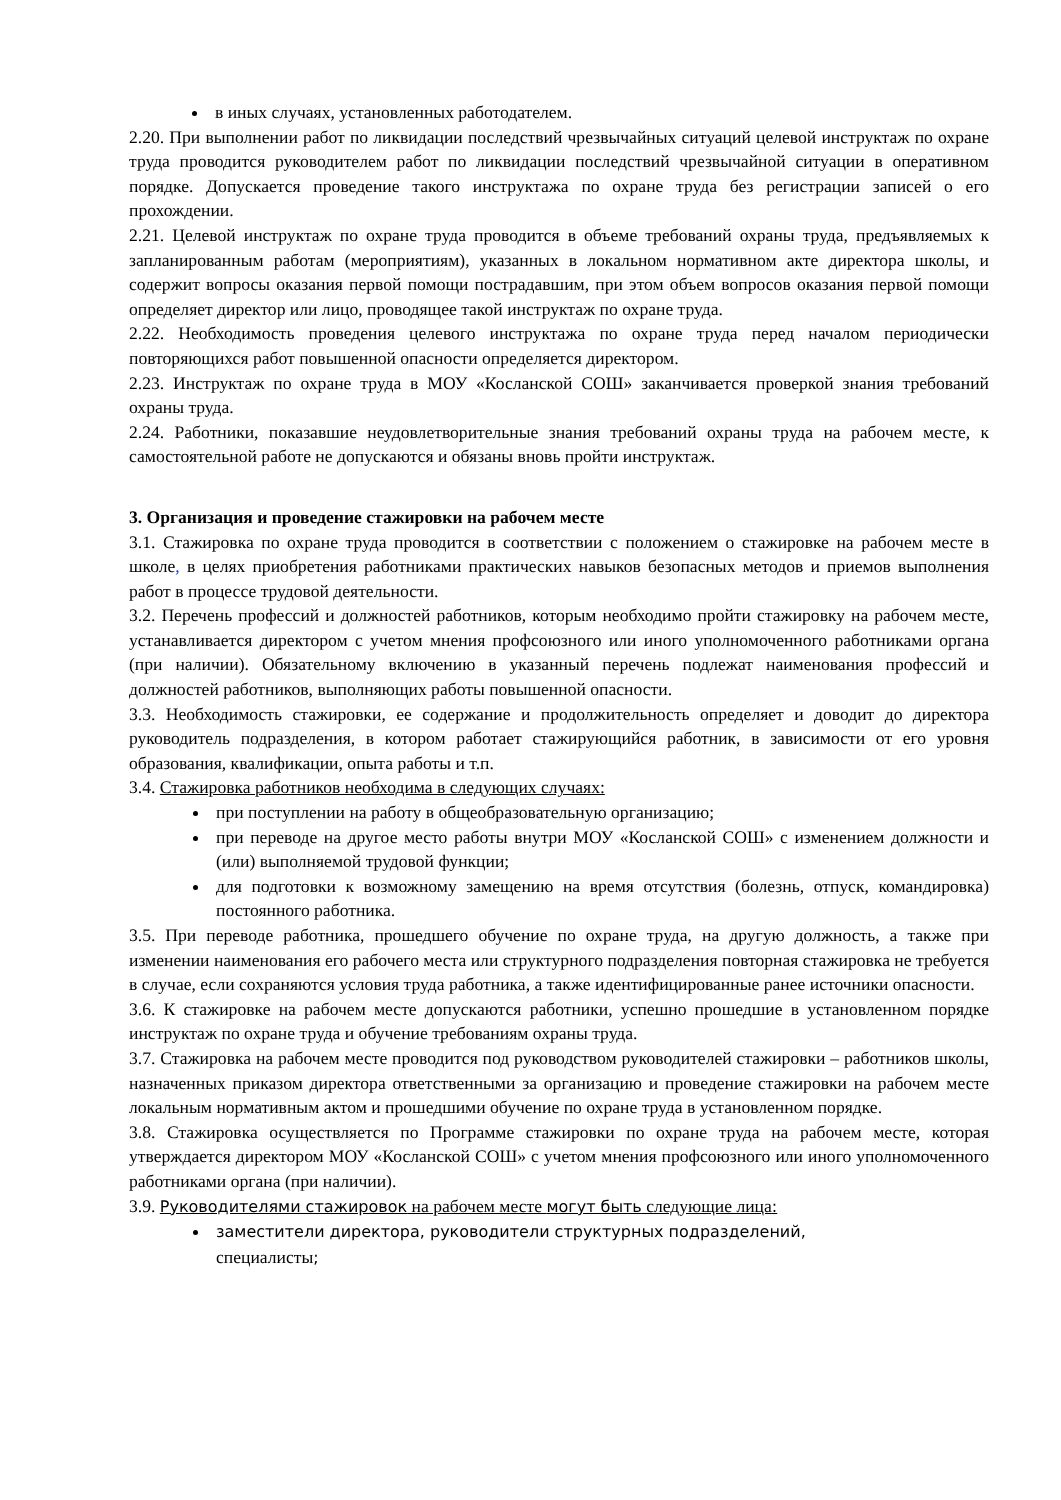в иных случаях, установленных работодателем.
2.20. При выполнении работ по ликвидации последствий чрезвычайных ситуаций целевой инструктаж по охране труда проводится руководителем работ по ликвидации последствий чрезвычайной ситуации в оперативном порядке. Допускается проведение такого инструктажа по охране труда без регистрации записей о его прохождении.
2.21. Целевой инструктаж по охране труда проводится в объеме требований охраны труда, предъявляемых к запланированным работам (мероприятиям), указанных в локальном нормативном акте директора школы, и содержит вопросы оказания первой помощи пострадавшим, при этом объем вопросов оказания первой помощи определяет директор или лицо, проводящее такой инструктаж по охране труда.
2.22. Необходимость проведения целевого инструктажа по охране труда перед началом периодически повторяющихся работ повышенной опасности определяется директором.
2.23. Инструктаж по охране труда в МОУ «Косланской СОШ» заканчивается проверкой знания требований охраны труда.
2.24. Работники, показавшие неудовлетворительные знания требований охраны труда на рабочем месте, к самостоятельной работе не допускаются и обязаны вновь пройти инструктаж.
3. Организация и проведение стажировки на рабочем месте
3.1. Стажировка по охране труда проводится в соответствии с положением о стажировке на рабочем месте в школе, в целях приобретения работниками практических навыков безопасных методов и приемов выполнения работ в процессе трудовой деятельности.
3.2. Перечень профессий и должностей работников, которым необходимо пройти стажировку на рабочем месте, устанавливается директором с учетом мнения профсоюзного или иного уполномоченного работниками органа (при наличии). Обязательному включению в указанный перечень подлежат наименования профессий и должностей работников, выполняющих работы повышенной опасности.
3.3. Необходимость стажировки, ее содержание и продолжительность определяет и доводит до директора руководитель подразделения, в котором работает стажирующийся работник, в зависимости от его уровня образования, квалификации, опыта работы и т.п.
3.4. Стажировка работников необходима в следующих случаях:
при поступлении на работу в общеобразовательную организацию;
при переводе на другое место работы внутри МОУ «Косланской СОШ» с изменением должности и (или) выполняемой трудовой функции;
для подготовки к возможному замещению на время отсутствия (болезнь, отпуск, командировка) постоянного работника.
3.5. При переводе работника, прошедшего обучение по охране труда, на другую должность, а также при изменении наименования его рабочего места или структурного подразделения повторная стажировка не требуется в случае, если сохраняются условия труда работника, а также идентифицированные ранее источники опасности.
3.6. К стажировке на рабочем месте допускаются работники, успешно прошедшие в установленном порядке инструктаж по охране труда и обучение требованиям охраны труда.
3.7. Стажировка на рабочем месте проводится под руководством руководителей стажировки – работников школы, назначенных приказом директора ответственными за организацию и проведение стажировки на рабочем месте локальным нормативным актом и прошедшими обучение по охране труда в установленном порядке.
3.8. Стажировка осуществляется по Программе стажировки по охране труда на рабочем месте, которая утверждается директором МОУ «Косланской СОШ» с учетом мнения профсоюзного или иного уполномоченного работниками органа (при наличии).
3.9. Руководителями стажировок на рабочем месте могут быть следующие лица:
заместители директора, руководители структурных подразделений,
специалисты;